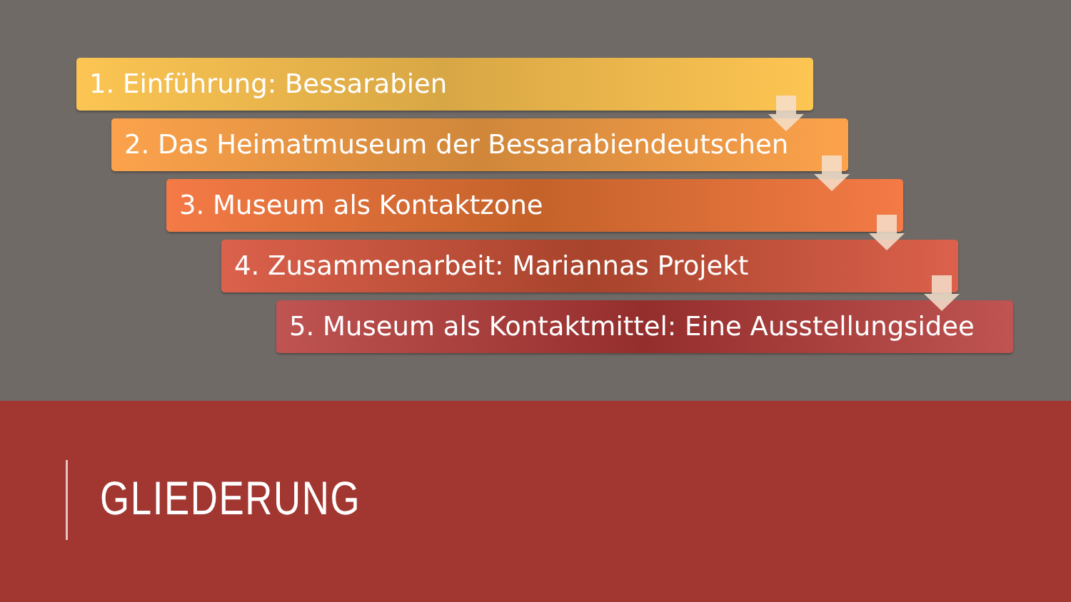1. Einführung: Bessarabien
2. Das Heimatmuseum der Bessarabiendeutschen
3. Museum als Kontaktzone
4. Zusammenarbeit: Mariannas Projekt
5. Museum als Kontaktmittel: Eine Ausstellungsidee
GLIEDERUNG